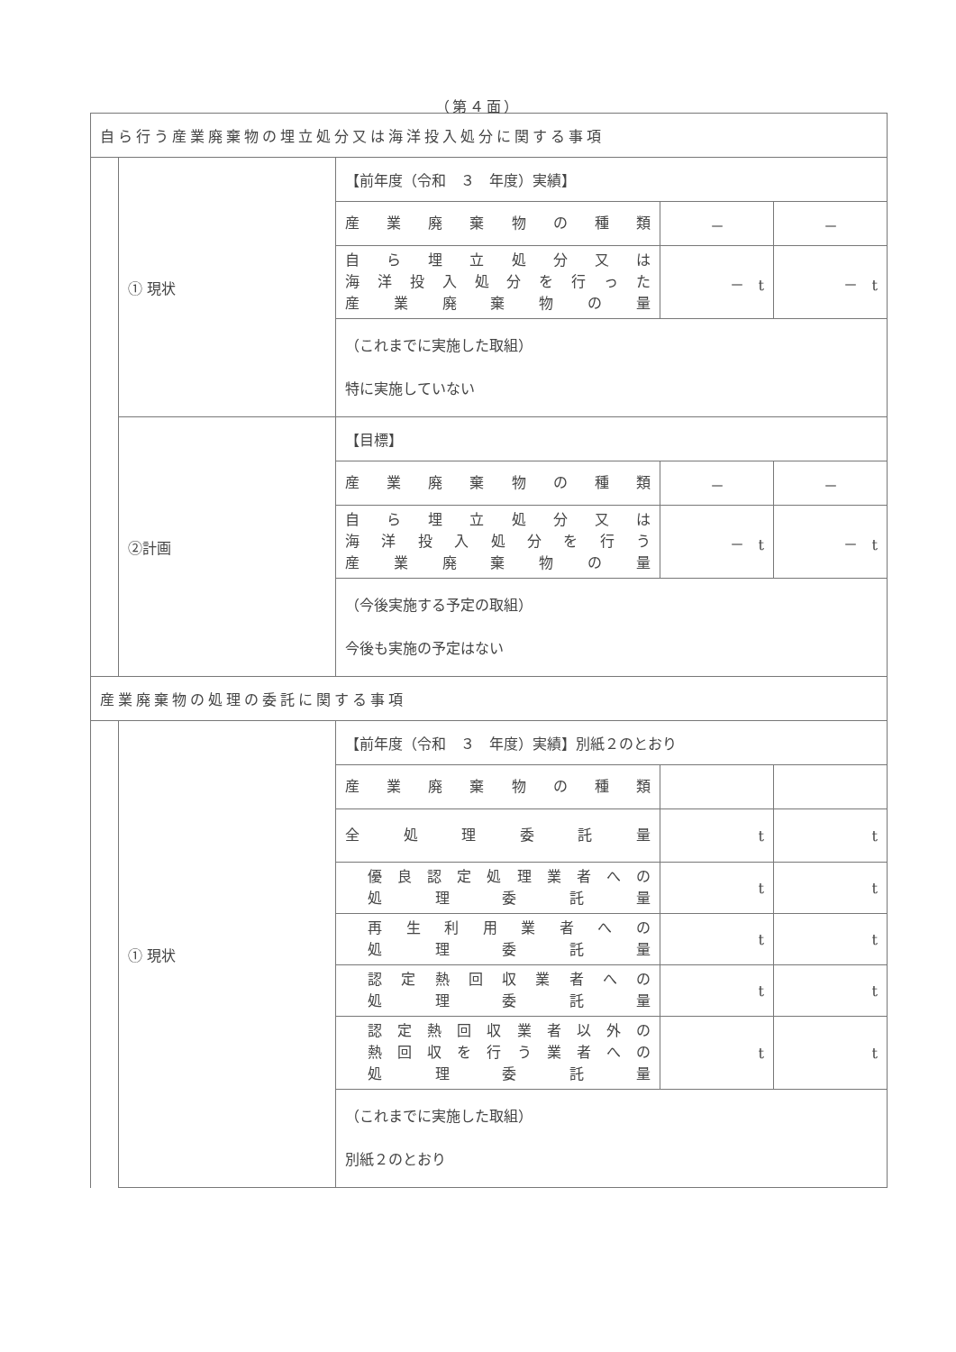（第４面）
| 自ら行う産業廃棄物の埋立処分又は海洋投入処分に関する事項 | | | | |
| | ① 現状 | 【前年度（令和 ３ 年度）実績】 | | |
| | | 産業廃棄物の種類 | － | － |
| | | 自ら埋立処分又は 海洋投入処分を行った 産業廃棄物の量 | － t | － t |
| | | （これまでに実施した取組） 特に実施していない | | |
| | ②計画 | 【目標】 | | |
| | | 産業廃棄物の種類 | － | － |
| | | 自ら埋立処分又は 海洋投入処分を行う 産業廃棄物の量 | － t | － t |
| | | （今後実施する予定の取組） 今後も実施の予定はない | | |
| 産業廃棄物の処理の委託に関する事項 | | | | |
| | ① 現状 | 【前年度（令和 ３ 年度）実績】別紙２のとおり | | |
| | | 産業廃棄物の種類 | | |
| | | 全処理委託量 | t | t |
| | | 優良認定処理業者への 処理委託量 | t | t |
| | | 再生利用業者への 処理委託量 | t | t |
| | | 認定熱回収業者への 処理委託量 | t | t |
| | | 認定熱回収業者以外の 熱回収を行う業者への 処理委託量 | t | t |
| | | （これまでに実施した取組） 別紙２のとおり | | |